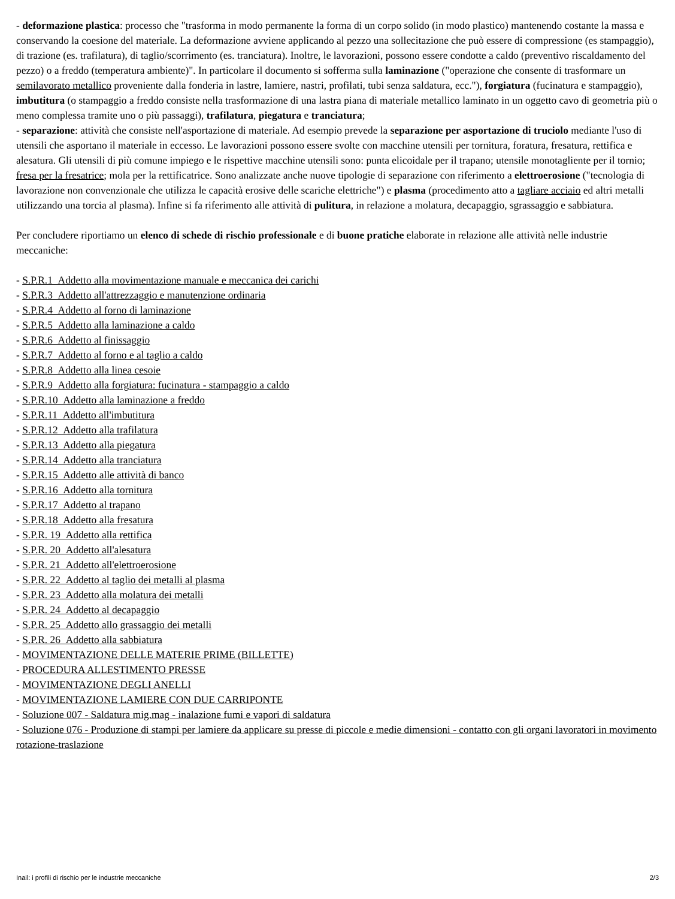- deformazione plastica: processo che "trasforma in modo permanente la forma di un corpo solido (in modo plastico) mantenendo costante la massa e conservando la coesione del materiale. La deformazione avviene applicando al pezzo una sollecitazione che può essere di compressione (es stampaggio), di trazione (es. trafilatura), di taglio/scorrimento (es. tranciatura). Inoltre, le lavorazioni, possono essere condotte a caldo (preventivo riscaldamento del pezzo) o a freddo (temperatura ambiente)". In particolare il documento si sofferma sulla laminazione ("operazione che consente di trasformare un semilavorato metallico proveniente dalla fonderia in lastre, lamiere, nastri, profilati, tubi senza saldatura, ecc."), forgiatura (fucinatura e stampaggio), imbutitura (o stampaggio a freddo consiste nella trasformazione di una lastra piana di materiale metallico laminato in un oggetto cavo di geometria più o meno complessa tramite uno o più passaggi), trafilatura, piegatura e tranciatura;
- separazione: attività che consiste nell'asportazione di materiale. Ad esempio prevede la separazione per asportazione di truciolo mediante l'uso di utensili che asportano il materiale in eccesso. Le lavorazioni possono essere svolte con macchine utensili per tornitura, foratura, fresatura, rettifica e alesatura. Gli utensili di più comune impiego e le rispettive macchine utensili sono: punta elicoidale per il trapano; utensile monotagliente per il tornio; fresa per la fresatrice; mola per la rettificatrice. Sono analizzate anche nuove tipologie di separazione con riferimento a elettroerosione ("tecnologia di lavorazione non convenzionale che utilizza le capacità erosive delle scariche elettriche") e plasma (procedimento atto a tagliare acciaio ed altri metalli utilizzando una torcia al plasma). Infine si fa riferimento alle attività di pulitura, in relazione a molatura, decapaggio, sgrassaggio e sabbiatura.
Per concludere riportiamo un elenco di schede di rischio professionale e di buone pratiche elaborate in relazione alle attività nelle industrie meccaniche:
- S.P.R.1 Addetto alla movimentazione manuale e meccanica dei carichi
- S.P.R.3 Addetto all'attrezzaggio e manutenzione ordinaria
- S.P.R.4 Addetto al forno di laminazione
- S.P.R.5 Addetto alla laminazione a caldo
- S.P.R.6 Addetto al finissaggio
- S.P.R.7 Addetto al forno e al taglio a caldo
- S.P.R.8 Addetto alla linea cesoie
- S.P.R.9 Addetto alla forgiatura: fucinatura - stampaggio a caldo
- S.P.R.10 Addetto alla laminazione a freddo
- S.P.R.11 Addetto all'imbutitura
- S.P.R.12 Addetto alla trafilatura
- S.P.R.13 Addetto alla piegatura
- S.P.R.14 Addetto alla tranciatura
- S.P.R.15 Addetto alle attività di banco
- S.P.R.16 Addetto alla tornitura
- S.P.R.17 Addetto al trapano
- S.P.R.18 Addetto alla fresatura
- S.P.R. 19 Addetto alla rettifica
- S.P.R. 20 Addetto all'alesatura
- S.P.R. 21 Addetto all'elettroerosione
- S.P.R. 22 Addetto al taglio dei metalli al plasma
- S.P.R. 23 Addetto alla molatura dei metalli
- S.P.R. 24 Addetto al decapaggio
- S.P.R. 25 Addetto allo grassaggio dei metalli
- S.P.R. 26 Addetto alla sabbiatura
- MOVIMENTAZIONE DELLE MATERIE PRIME (BILLETTE)
- PROCEDURA ALLESTIMENTO PRESSE
- MOVIMENTAZIONE DEGLI ANELLI
- MOVIMENTAZIONE LAMIERE CON DUE CARRIPONTE
- Soluzione 007 - Saldatura mig.mag - inalazione fumi e vapori di saldatura
- Soluzione 076 - Produzione di stampi per lamiere da applicare su presse di piccole e medie dimensioni - contatto con gli organi lavoratori in movimento rotazione-traslazione
Inail: i profili di rischio per le industrie meccaniche 2/3